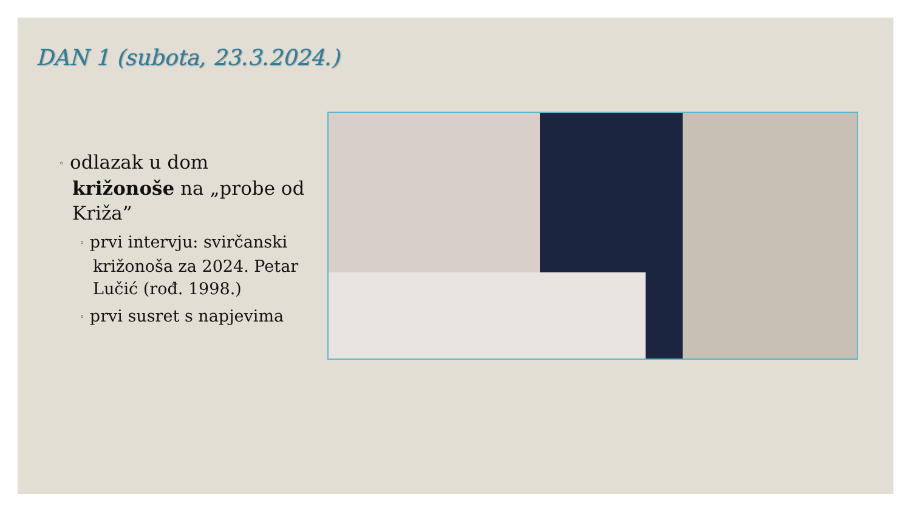DAN 1 (subota, 23.3.2024.)
◦ odlazak u dom križonoše na „probe od Križa”
◦ prvi intervju: svirčanski križonoša za 2024. Petar Lučić (rođ. 1998.)
◦ prvi susret s napjevima